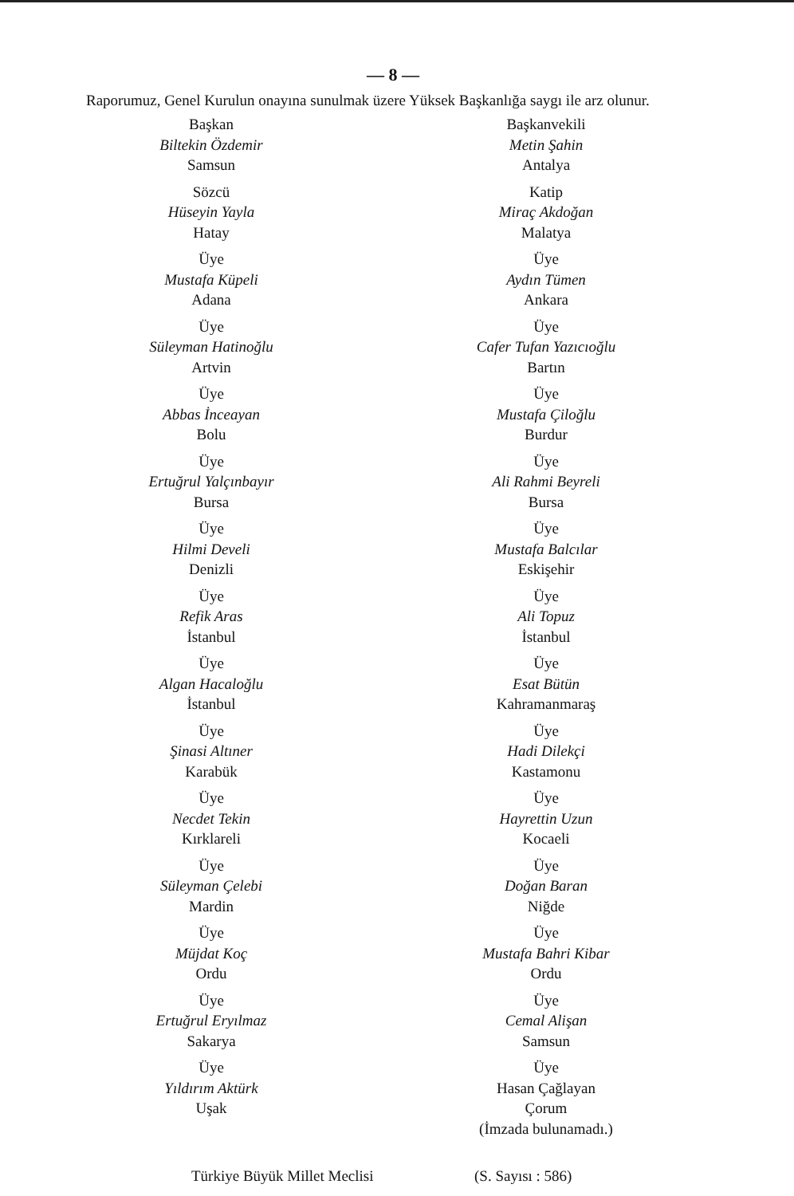— 8 —
Raporumuz, Genel Kurulun onayına sunulmak üzere Yüksek Başkanlığa saygı ile arz olunur.
Başkan
Biltekin Özdemir
Samsun
Sözcü
Hüseyin Yayla
Hatay
Üye
Mustafa Küpeli
Adana
Üye
Süleyman Hatinoğlu
Artvin
Üye
Abbas İnceayan
Bolu
Üye
Ertuğrul Yalçınbayır
Bursa
Üye
Hilmi Develi
Denizli
Üye
Refik Aras
İstanbul
Üye
Algan Hacaloğlu
İstanbul
Üye
Şinasi Altıner
Karabük
Üye
Necdet Tekin
Kırklareli
Üye
Süleyman Çelebi
Mardin
Üye
Müjdat Koç
Ordu
Üye
Ertuğrul Eryılmaz
Sakarya
Üye
Yıldırım Aktürk
Uşak
Başkanvekili
Metin Şahin
Antalya
Katip
Miraç Akdoğan
Malatya
Üye
Aydın Tümen
Ankara
Üye
Cafer Tufan Yazıcıoğlu
Bartın
Üye
Mustafa Çiloğlu
Burdur
Üye
Ali Rahmi Beyreli
Bursa
Üye
Mustafa Balcılar
Eskişehir
Üye
Ali Topuz
İstanbul
Üye
Esat Bütün
Kahramanmaraş
Üye
Hadi Dilekçi
Kastamonu
Üye
Hayrettin Uzun
Kocaeli
Üye
Doğan Baran
Niğde
Üye
Mustafa Bahri Kibar
Ordu
Üye
Cemal Alişan
Samsun
Üye
Hasan Çağlayan
Çorum
(İmzada bulunamadı.)
Türkiye Büyük Millet Meclisi (S. Sayısı : 586)